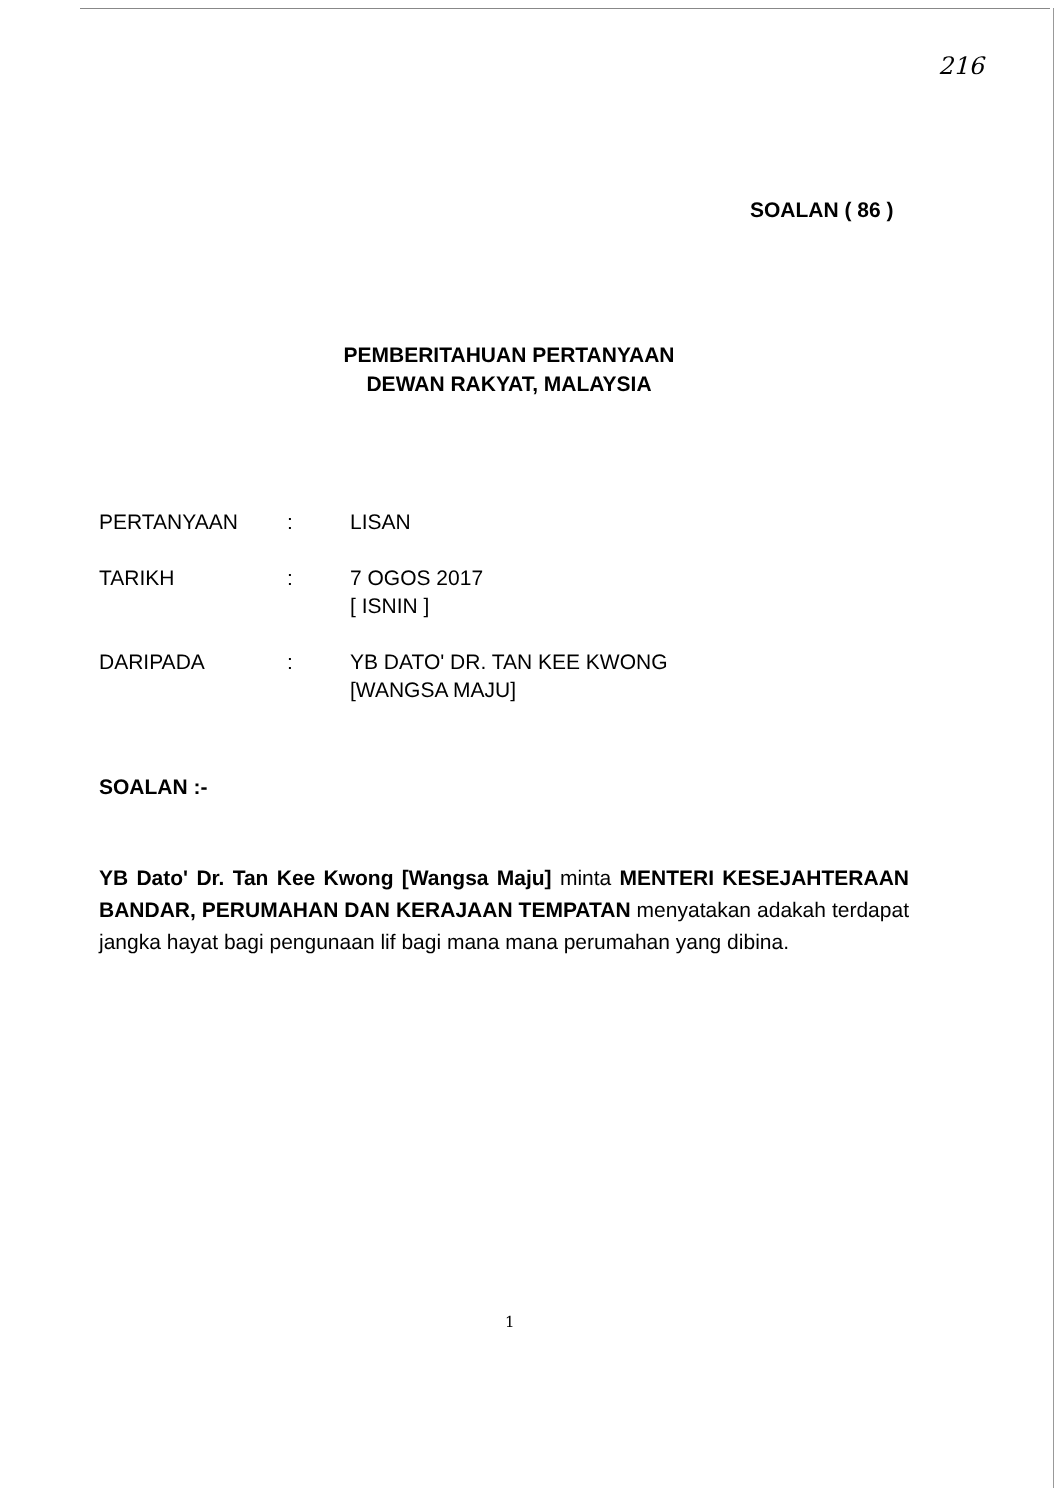216
SOALAN ( 86 )
PEMBERITAHUAN PERTANYAAN
DEWAN RAKYAT, MALAYSIA
PERTANYAAN : LISAN
TARIKH : 7 OGOS 2017
[ ISNIN ]
DARIPADA : YB DATO' DR. TAN KEE KWONG
[WANGSA MAJU]
SOALAN :-
YB Dato' Dr. Tan Kee Kwong [Wangsa Maju] minta MENTERI KESEJAHTERAAN BANDAR, PERUMAHAN DAN KERAJAAN TEMPATAN menyatakan adakah terdapat jangka hayat bagi pengunaan lif bagi mana mana perumahan yang dibina.
1